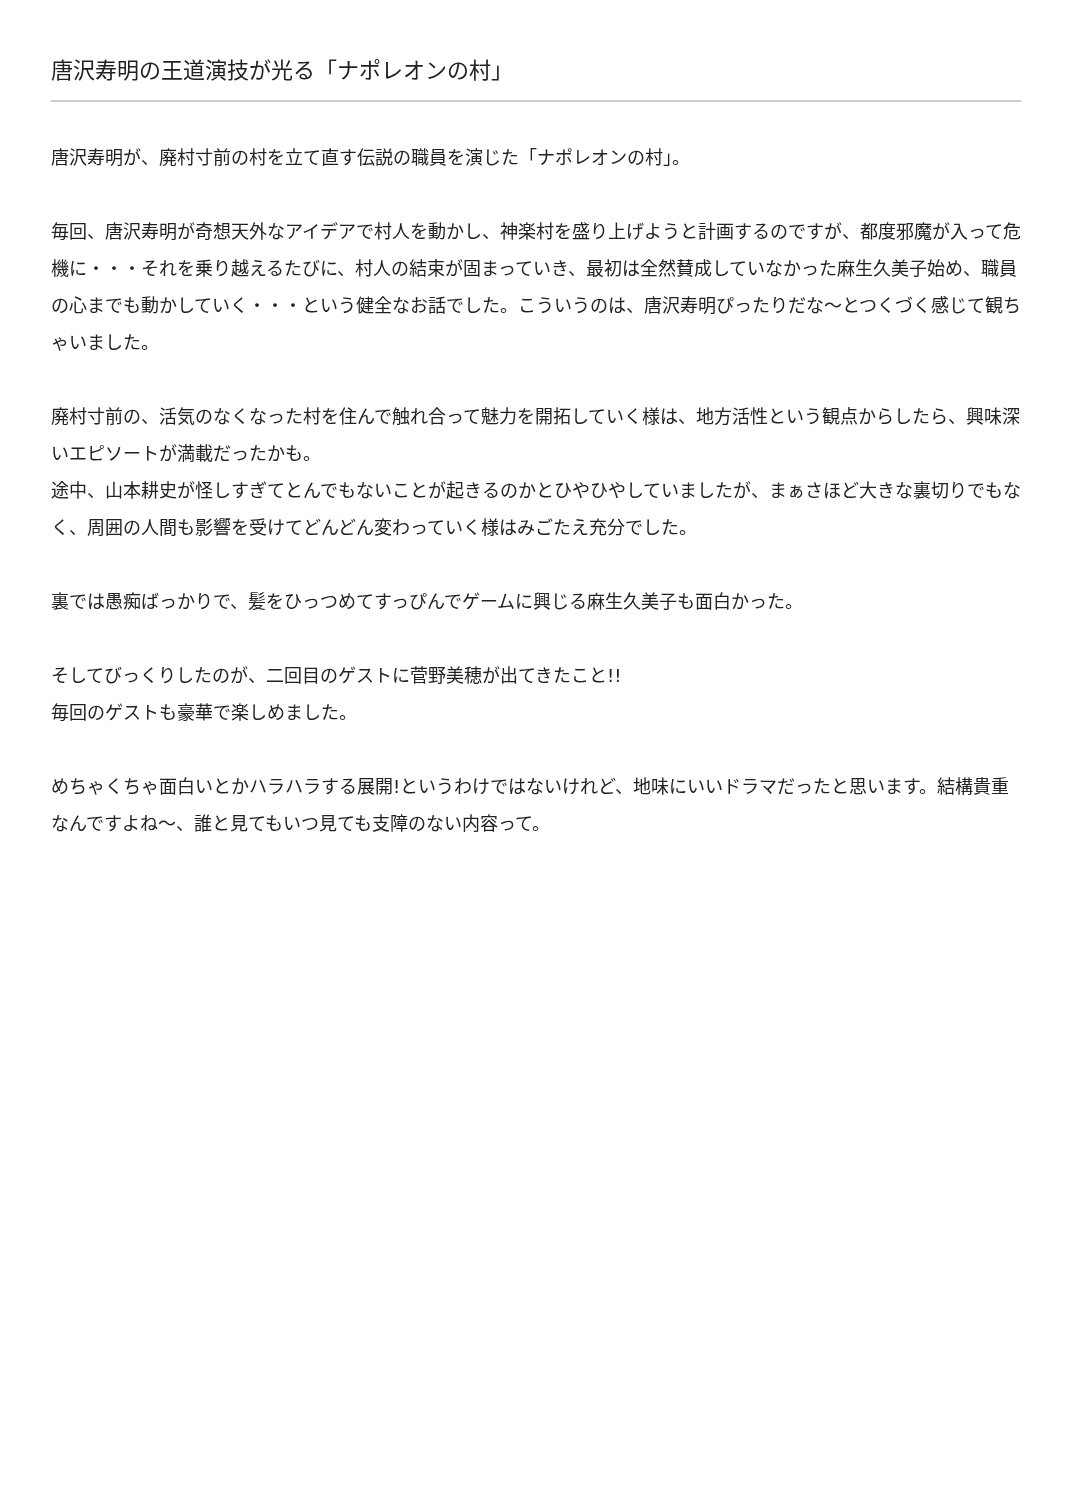唐沢寿明の王道演技が光る「ナポレオンの村」
唐沢寿明が、廃村寸前の村を立て直す伝説の職員を演じた「ナポレオンの村」。
毎回、唐沢寿明が奇想天外なアイデアで村人を動かし、神楽村を盛り上げようと計画するのですが、都度邪魔が入って危機に・・・それを乗り越えるたびに、村人の結束が固まっていき、最初は全然賛成していなかった麻生久美子始め、職員の心までも動かしていく・・・という健全なお話でした。こういうのは、唐沢寿明ぴったりだな〜とつくづく感じて観ちゃいました。
廃村寸前の、活気のなくなった村を住んで触れ合って魅力を開拓していく様は、地方活性という観点からしたら、興味深いエピソートが満載だったかも。
途中、山本耕史が怪しすぎてとんでもないことが起きるのかとひやひやしていましたが、まぁさほど大きな裏切りでもなく、周囲の人間も影響を受けてどんどん変わっていく様はみごたえ充分でした。
裏では愚痴ばっかりで、髪をひっつめてすっぴんでゲームに興じる麻生久美子も面白かった。
そしてびっくりしたのが、二回目のゲストに菅野美穂が出てきたこと!!
毎回のゲストも豪華で楽しめました。
めちゃくちゃ面白いとかハラハラする展開!というわけではないけれど、地味にいいドラマだったと思います。結構貴重なんですよね〜、誰と見てもいつ見ても支障のない内容って。